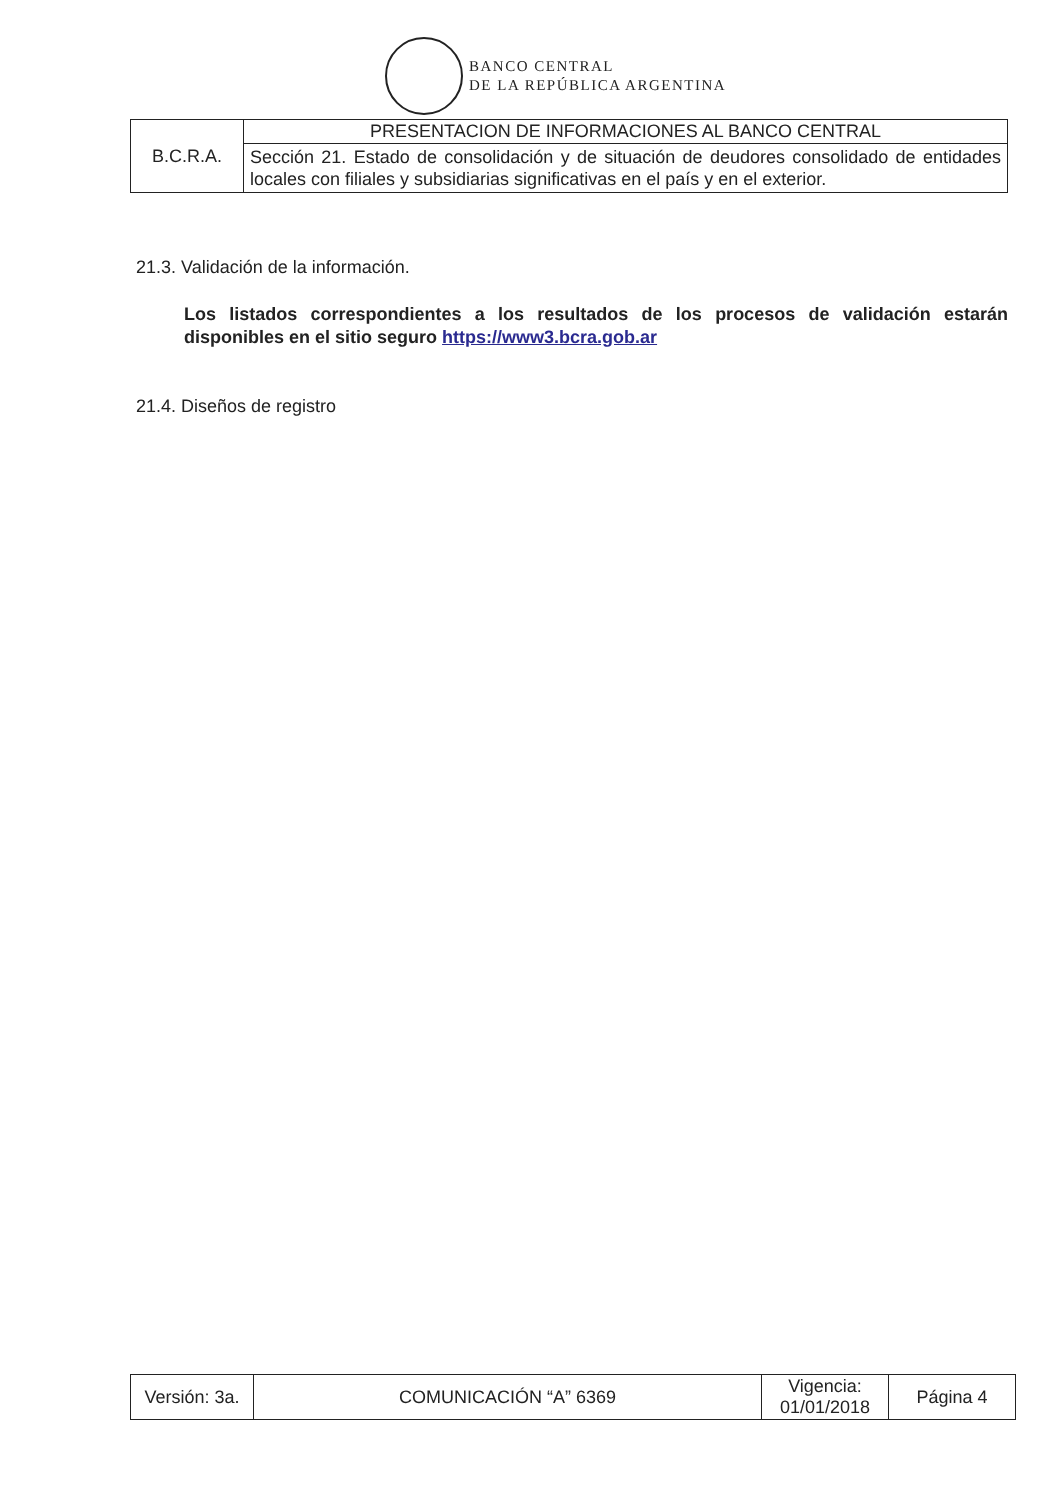BANCO CENTRAL
DE LA REPÚBLICA ARGENTINA
| B.C.R.A. | PRESENTACION DE INFORMACIONES AL BANCO CENTRAL |
| | Sección 21. Estado de consolidación y de situación de deudores consolidado de entidades locales con filiales y subsidiarias significativas en el país y en el exterior. |
21.3. Validación de la información.
Los listados correspondientes a los resultados de los procesos de validación estarán disponibles en el sitio seguro https://www3.bcra.gob.ar
21.4. Diseños de registro
| Versión: 3a. | COMUNICACIÓN “A” 6369 | Vigencia: 01/01/2018 | Página 4 |